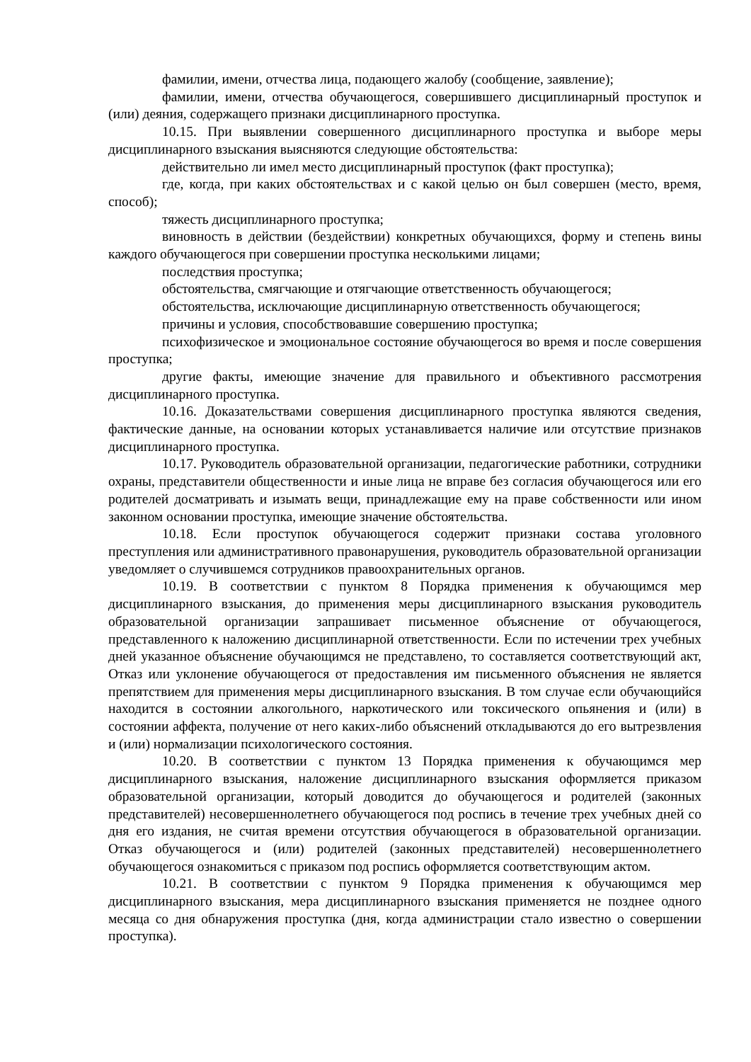фамилии, имени, отчества лица, подающего жалобу (сообщение, заявление);
фамилии, имени, отчества обучающегося, совершившего дисциплинарный проступок и (или) деяния, содержащего признаки дисциплинарного проступка.
10.15. При выявлении совершенного дисциплинарного проступка и выборе меры дисциплинарного взыскания выясняются следующие обстоятельства:
действительно ли имел место дисциплинарный проступок (факт проступка);
где, когда, при каких обстоятельствах и с какой целью он был совершен (место, время, способ);
тяжесть дисциплинарного проступка;
виновность в действии (бездействии) конкретных обучающихся, форму и степень вины каждого обучающегося при совершении проступка несколькими лицами;
последствия проступка;
обстоятельства, смягчающие и отягчающие ответственность обучающегося;
обстоятельства, исключающие дисциплинарную ответственность обучающегося;
причины и условия, способствовавшие совершению проступка;
психофизическое и эмоциональное состояние обучающегося во время и после совершения проступка;
другие факты, имеющие значение для правильного и объективного рассмотрения дисциплинарного проступка.
10.16. Доказательствами совершения дисциплинарного проступка являются сведения, фактические данные, на основании которых устанавливается наличие или отсутствие признаков дисциплинарного проступка.
10.17. Руководитель образовательной организации, педагогические работники, сотрудники охраны, представители общественности и иные лица не вправе без согласия обучающегося или его родителей досматривать и изымать вещи, принадлежащие ему на праве собственности или ином законном основании проступка, имеющие значение обстоятельства.
10.18. Если проступок обучающегося содержит признаки состава уголовного преступления или административного правонарушения, руководитель образовательной организации уведомляет о случившемся сотрудников правоохранительных органов.
10.19. В соответствии с пунктом 8 Порядка применения к обучающимся мер дисциплинарного взыскания, до применения меры дисциплинарного взыскания руководитель образовательной организации запрашивает письменное объяснение от обучающегося, представленного к наложению дисциплинарной ответственности. Если по истечении трех учебных дней указанное объяснение обучающимся не представлено, то составляется соответствующий акт, Отказ или уклонение обучающегося от предоставления им письменного объяснения не является препятствием для применения меры дисциплинарного взыскания. В том случае если обучающийся находится в состоянии алкогольного, наркотического или токсического опьянения и (или) в состоянии аффекта, получение от него каких-либо объяснений откладываются до его вытрезвления и (или) нормализации психологического состояния.
10.20. В соответствии с пунктом 13 Порядка применения к обучающимся мер дисциплинарного взыскания, наложение дисциплинарного взыскания оформляется приказом образовательной организации, который доводится до обучающегося и родителей (законных представителей) несовершеннолетнего обучающегося под роспись в течение трех учебных дней со дня его издания, не считая времени отсутствия обучающегося в образовательной организации. Отказ обучающегося и (или) родителей (законных представителей) несовершеннолетнего обучающегося ознакомиться с приказом под роспись оформляется соответствующим актом.
10.21. В соответствии с пунктом 9 Порядка применения к обучающимся мер дисциплинарного взыскания, мера дисциплинарного взыскания применяется не позднее одного месяца со дня обнаружения проступка (дня, когда администрации стало известно о совершении проступка).